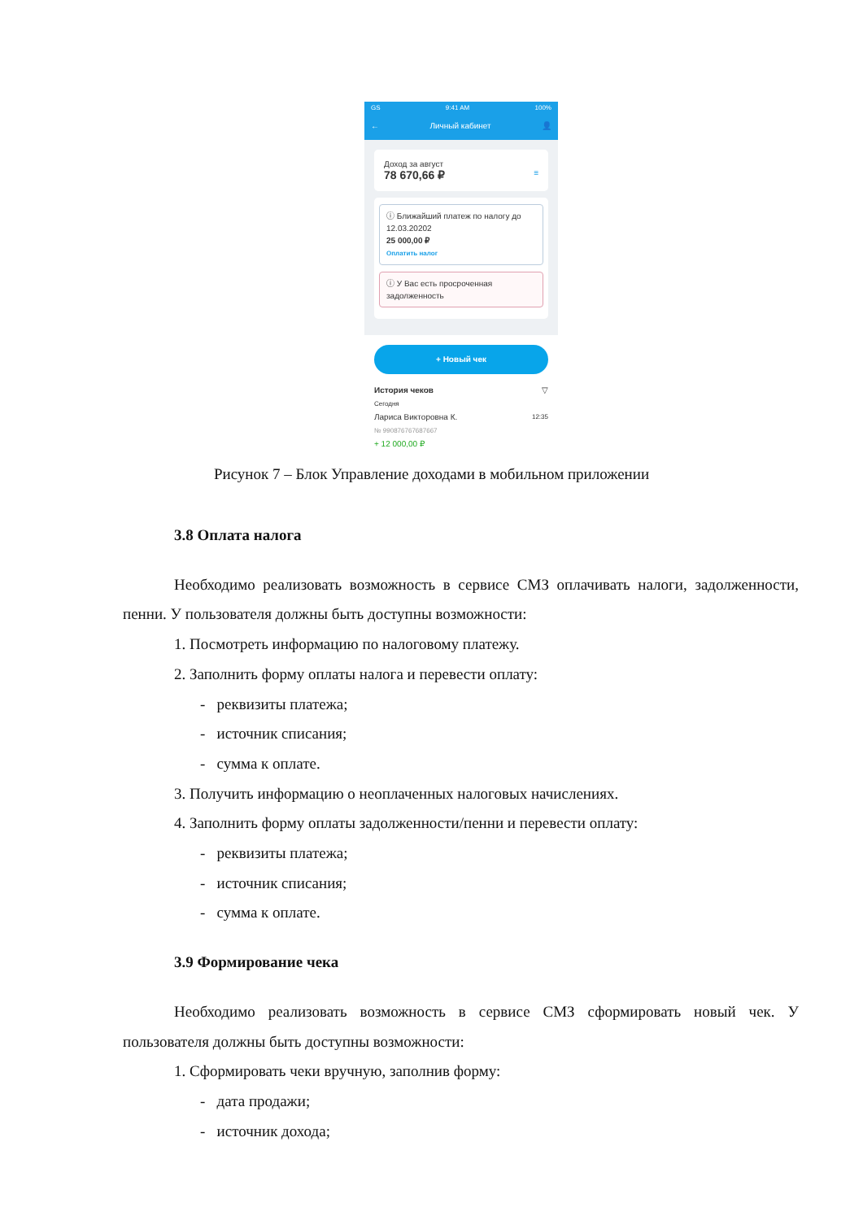GS 9:41 AM 100%
← Личный кабинет 👤
Доход за август
78 670,66 ₽ ≡
ⓘ Ближайший платеж по налогу до 12.03.20202
25 000,00 ₽
Оплатить налог
ⓘ У Вас есть просроченная задолженность
+ Новый чек
История чеков ▽
Сегодня
Лариса Викторовна К. 12:35
№ 990876767687667
+ 12 000,00 ₽
Рисунок 7 – Блок Управление доходами в мобильном приложении
3.8 Оплата налога
Необходимо реализовать возможность в сервисе СМЗ оплачивать налоги, задолженности, пенни. У пользователя должны быть доступны возможности:
1. Посмотреть информацию по налоговому платежу.
2. Заполнить форму оплаты налога и перевести оплату:
- реквизиты платежа;
- источник списания;
- сумма к оплате.
3. Получить информацию о неоплаченных налоговых начислениях.
4. Заполнить форму оплаты задолженности/пенни и перевести оплату:
- реквизиты платежа;
- источник списания;
- сумма к оплате.
3.9 Формирование чека
Необходимо реализовать возможность в сервисе СМЗ сформировать новый чек. У пользователя должны быть доступны возможности:
1. Сформировать чеки вручную, заполнив форму:
- дата продажи;
- источник дохода;